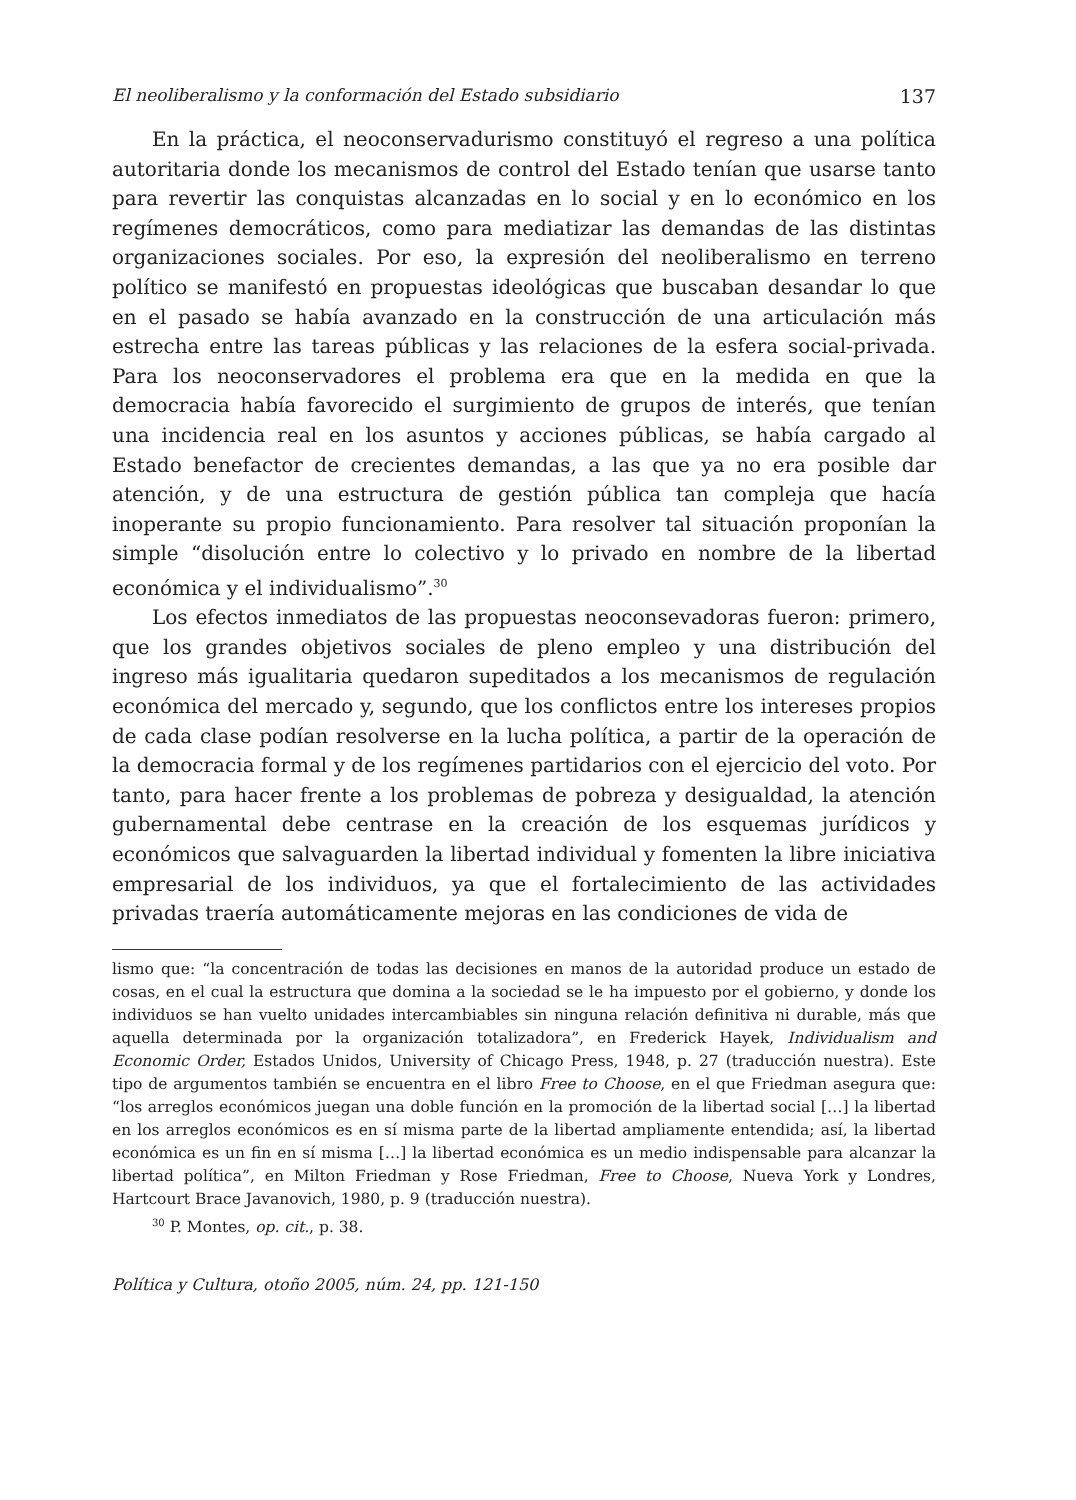El neoliberalismo y la conformación del Estado subsidiario 137
En la práctica, el neoconservadurismo constituyó el regreso a una política autoritaria donde los mecanismos de control del Estado tenían que usarse tanto para revertir las conquistas alcanzadas en lo social y en lo económico en los regímenes democráticos, como para mediatizar las demandas de las distintas organizaciones sociales. Por eso, la expresión del neoliberalismo en terreno político se manifestó en propuestas ideológicas que buscaban desandar lo que en el pasado se había avanzado en la construcción de una articulación más estrecha entre las tareas públicas y las relaciones de la esfera social-privada. Para los neoconservadores el problema era que en la medida en que la democracia había favorecido el surgimiento de grupos de interés, que tenían una incidencia real en los asuntos y acciones públicas, se había cargado al Estado benefactor de crecientes demandas, a las que ya no era posible dar atención, y de una estructura de gestión pública tan compleja que hacía inoperante su propio funcionamiento. Para resolver tal situación proponían la simple “disolución entre lo colectivo y lo privado en nombre de la libertad económica y el individualismo”.<sup>30</sup>
Los efectos inmediatos de las propuestas neoconsevadoras fueron: primero, que los grandes objetivos sociales de pleno empleo y una distribución del ingreso más igualitaria quedaron supeditados a los mecanismos de regulación económica del mercado y, segundo, que los conflictos entre los intereses propios de cada clase podían resolverse en la lucha política, a partir de la operación de la democracia formal y de los regímenes partidarios con el ejercicio del voto. Por tanto, para hacer frente a los problemas de pobreza y desigualdad, la atención gubernamental debe centrase en la creación de los esquemas jurídicos y económicos que salvaguarden la libertad individual y fomenten la libre iniciativa empresarial de los individuos, ya que el fortalecimiento de las actividades privadas traería automáticamente mejoras en las condiciones de vida de
lismo que: “la concentración de todas las decisiones en manos de la autoridad produce un estado de cosas, en el cual la estructura que domina a la sociedad se le ha impuesto por el gobierno, y donde los individuos se han vuelto unidades intercambiables sin ninguna relación definitiva ni durable, más que aquella determinada por la organización totalizadora”, en Frederick Hayek, Individualism and Economic Order, Estados Unidos, University of Chicago Press, 1948, p. 27 (traducción nuestra). Este tipo de argumentos también se encuentra en el libro Free to Choose, en el que Friedman asegura que: “los arreglos económicos juegan una doble función en la promoción de la libertad social […] la libertad en los arreglos económicos es en sí misma parte de la libertad ampliamente entendida; así, la libertad económica es un fin en sí misma […] la libertad económica es un medio indispensable para alcanzar la libertad política”, en Milton Friedman y Rose Friedman, Free to Choose, Nueva York y Londres, Hartcourt Brace Javanovich, 1980, p. 9 (traducción nuestra).
<sup>30</sup> P. Montes, op. cit., p. 38.
Política y Cultura, otoño 2005, núm. 24, pp. 121-150